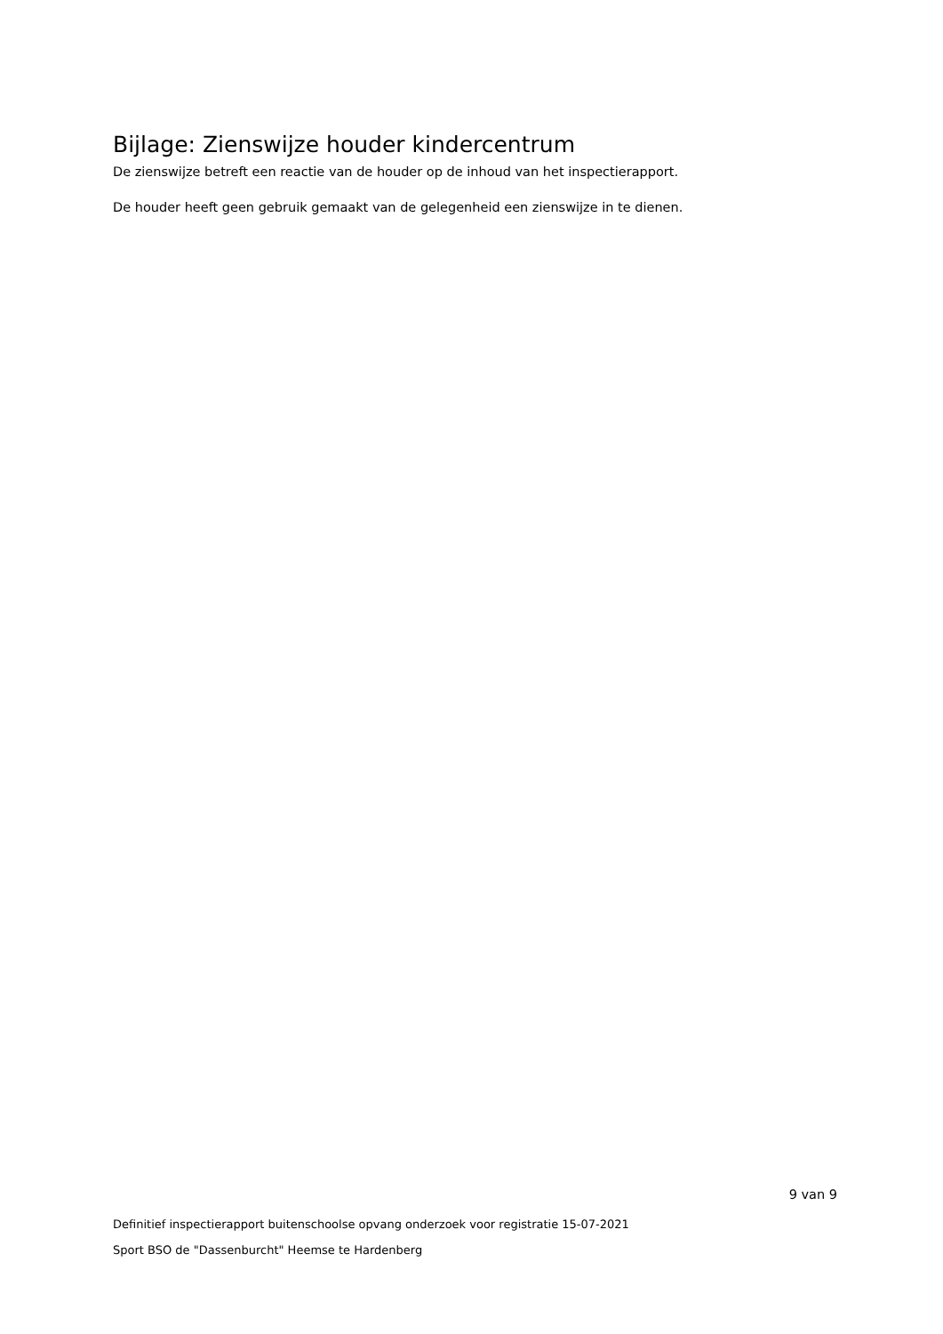Bijlage: Zienswijze houder kindercentrum
De zienswijze betreft een reactie van de houder op de inhoud van het inspectierapport.
De houder heeft geen gebruik gemaakt van de gelegenheid een zienswijze in te dienen.
9 van 9
Definitief inspectierapport buitenschoolse opvang onderzoek voor registratie 15-07-2021
Sport BSO de "Dassenburcht" Heemse te Hardenberg